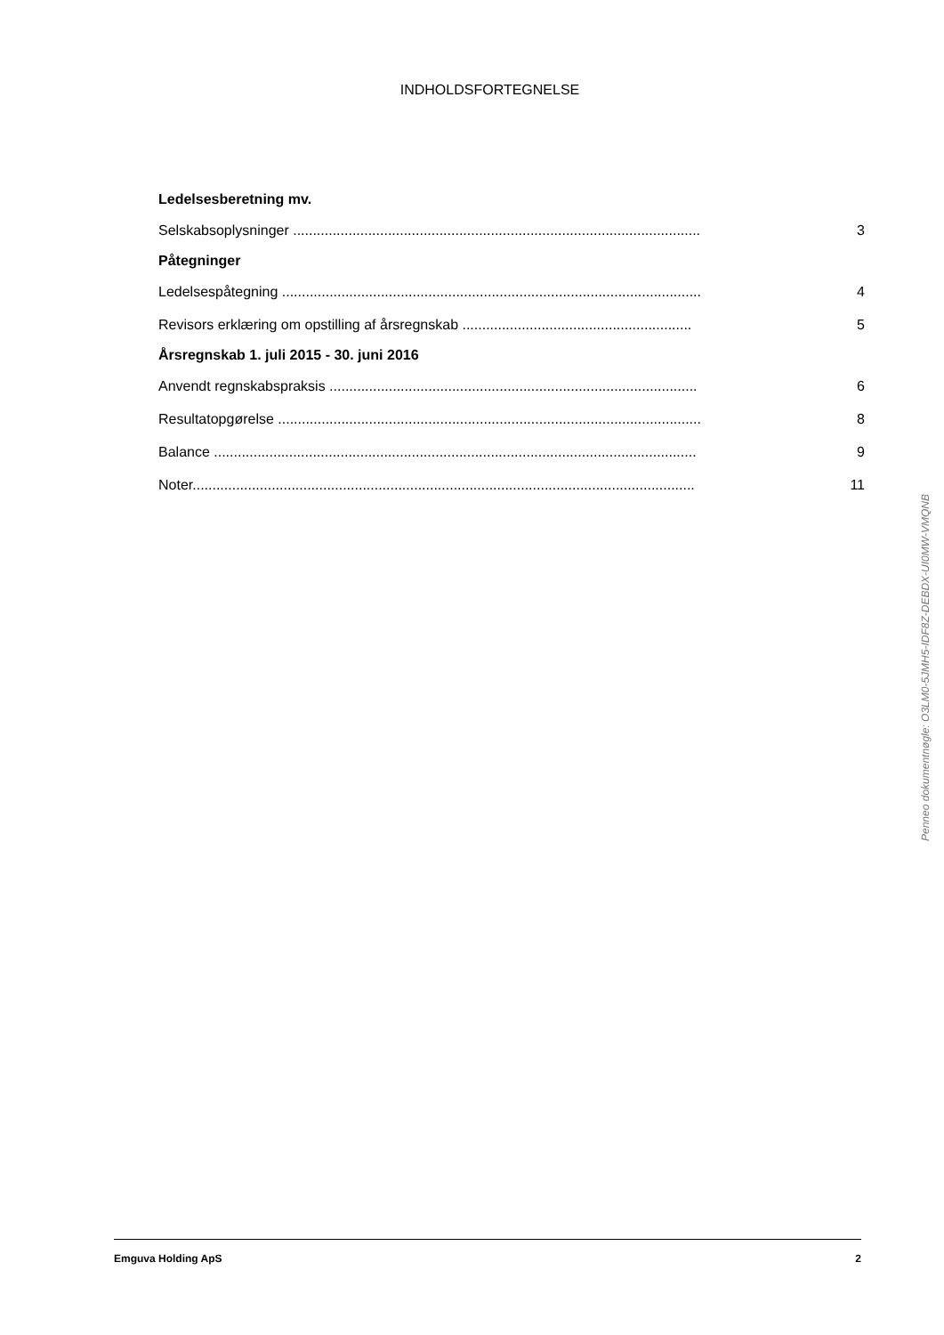INDHOLDSFORTEGNELSE
Ledelsesberetning mv.
Selskabsoplysninger ....................................................................................................... 3
Påtegninger
Ledelsespåtegning .......................................................................................................... 4
Revisors erklæring om opstilling af årsregnskab .......................................................... 5
Årsregnskab 1. juli 2015 - 30. juni 2016
Anvendt regnskabspraksis ............................................................................................. 6
Resultatopgørelse ........................................................................................................... 8
Balance .......................................................................................................................... 9
Noter............................................................................................................................... 11
Penneo dokumentnøgle: O3LM0-5JMH5-IDF8Z-DEBDX-UI0MW-VMQNB
Emguva Holding ApS 2